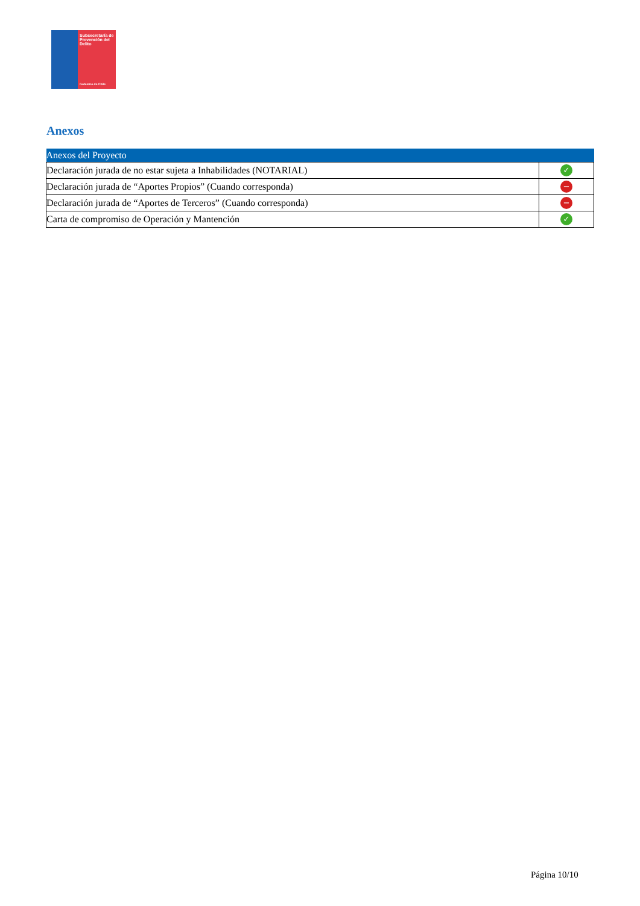Subsecretaría de Prevención del Delito
Gobierno de Chile
Anexos
| Anexos del Proyecto | |
| --- | --- |
| Declaración jurada de no estar sujeta a Inhabilidades (NOTARIAL) | ✓ |
| Declaración jurada de “Aportes Propios” (Cuando corresponda) | − |
| Declaración jurada de “Aportes de Terceros” (Cuando corresponda) | − |
| Carta de compromiso de Operación y Mantención | ✓ |
Página 10/10